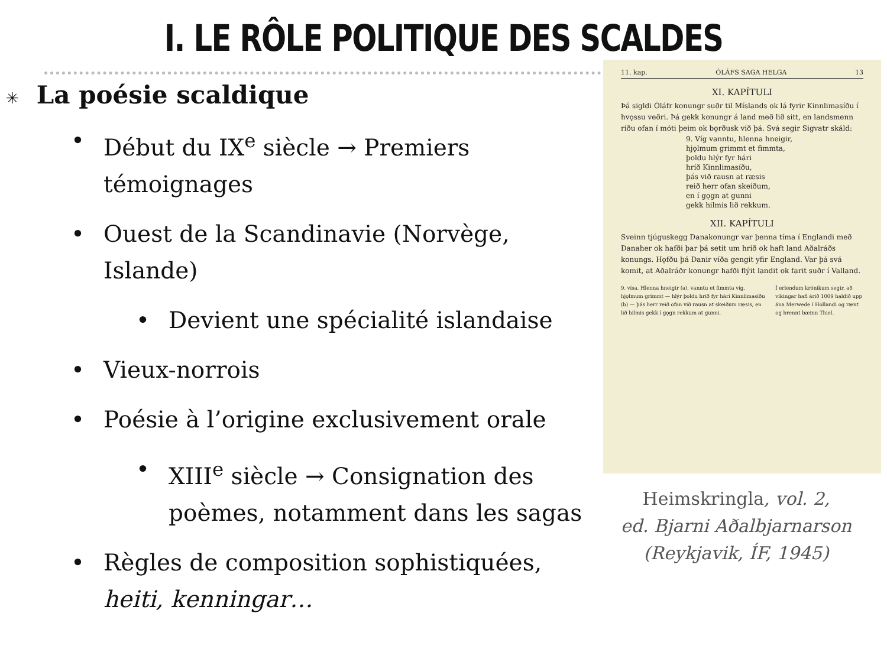I. LE RÔLE POLITIQUE DES SCALDES
✳ La poésie scaldique
• Début du IX<sup>e</sup> siècle → Premiers témoignages
• Ouest de la Scandinavie (Norvège, Islande)
• Devient une spécialité islandaise
• Vieux-norrois
• Poésie à l’origine exclusivement orale
• XIII<sup>e</sup> siècle → Consignation des poèmes, notamment dans les sagas
• Règles de composition sophistiquées, heiti, kenningar…
11. kap. ÓLÁFS SAGA HELGA 13
XI. KAPÍTULI
Þá sigldi Óláfr konungr suðr til Míslands ok lá fyrir Kinnlimasíðu í hvǫssu veðri. Þá gekk konungr á land með lið sitt, en landsmenn riðu ofan í móti þeim ok bǫrðusk við þá. Svá segir Sigvatr skáld:
9. Víg vanntu, hlenna hneigir,
hjǫlmum grimmt et fimmta,
þoldu hlýr fyr hári
hríð Kinnlimasíðu,
þás við rausn at ræsis
reið herr ofan skeiðum,
en í gǫgn at gunni
gekk hilmis lið rekkum.
XII. KAPÍTULI
Sveinn tjúguskegg Danakonungr var þenna tíma í Englandi með Danaher ok hafði þar þá setit um hríð ok haft land Aðalráðs konungs. Hǫfðu þá Danir víða gengit yfir England. Var þá svá komit, at Aðalráðr konungr hafði flýit landit ok farit suðr í Valland.
9. vísa. Hlenna hneigir (a), vanntu et fimmta víg, hjǫlmum grimmt — hlýr þoldu hríð fyr hári Kinnlimasíðu (b) — þás herr reið ofan við rausn at skeiðum ræsis, en lið hilmis gekk í gǫgn rekkum at gunni.
Í erlendum krónikum segir, að víkingar hafi árið 1009 haldið upp ána Merwede í Hollandi og rænt og brennt bæinn Thiel.
Heimskringla, vol. 2,
ed. Bjarni Aðalbjarnarson
(Reykjavik, ÍF, 1945)